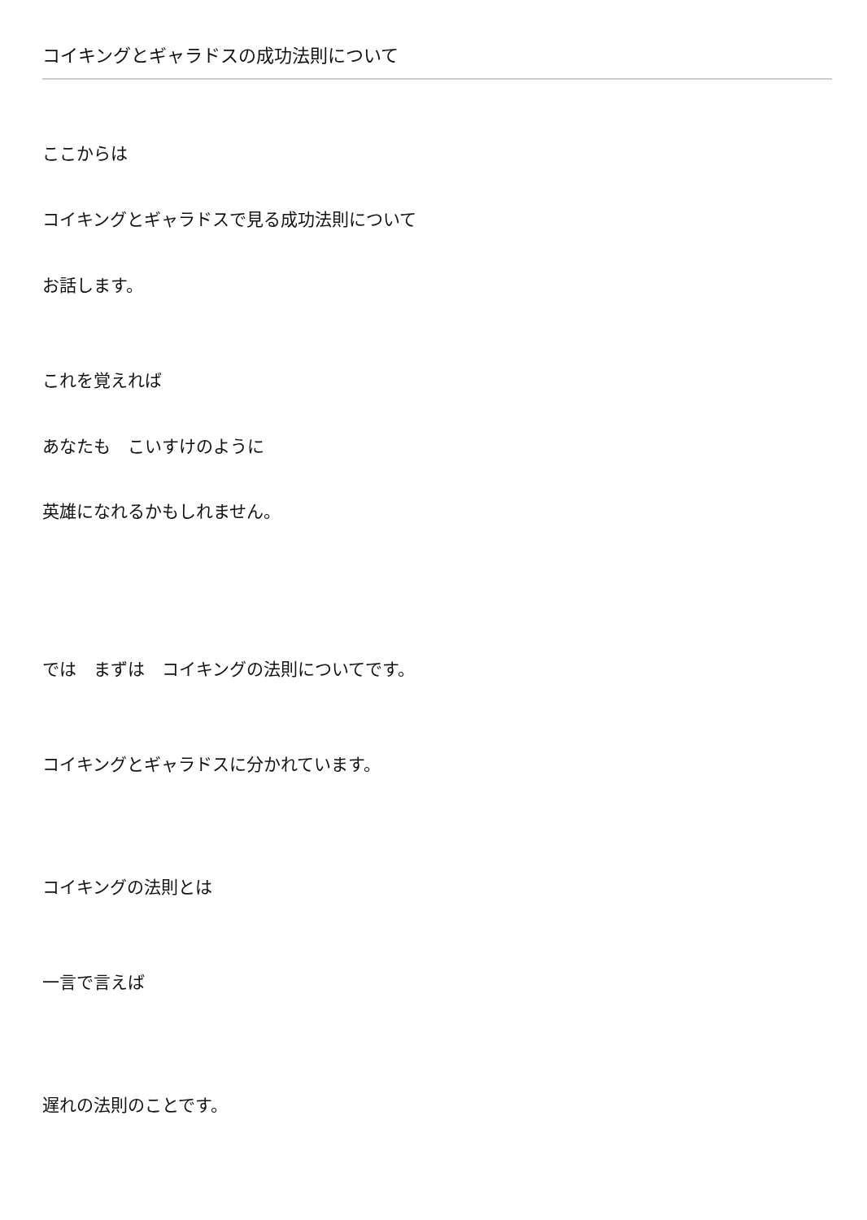コイキングとギャラドスの成功法則について
ここからは
コイキングとギャラドスで見る成功法則について
お話します。
これを覚えれば
あなたも　こいすけのように
英雄になれるかもしれません。
では　まずは　コイキングの法則についてです。
コイキングとギャラドスに分かれています。
コイキングの法則とは
一言で言えば
遅れの法則のことです。